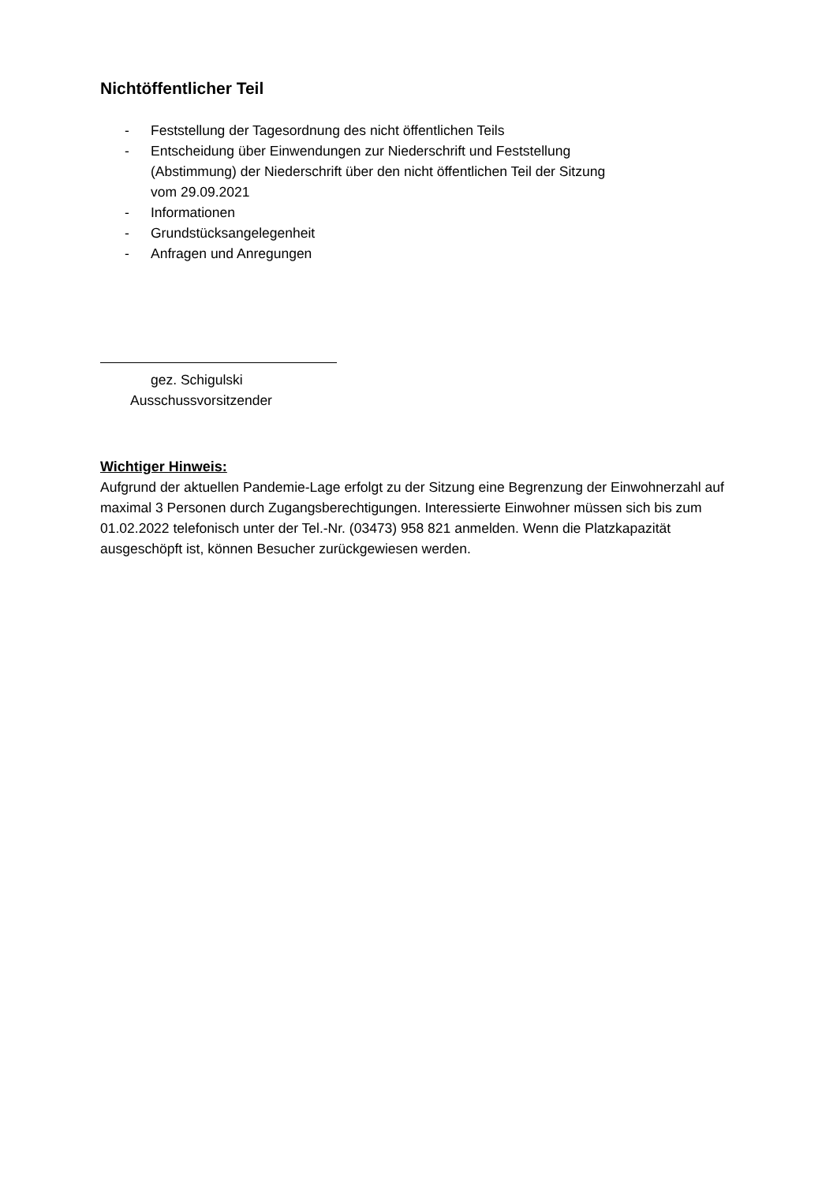Nichtöffentlicher Teil
- Feststellung der Tagesordnung des nicht öffentlichen Teils
- Entscheidung über Einwendungen zur Niederschrift und Feststellung
(Abstimmung) der Niederschrift über den nicht öffentlichen Teil der Sitzung
vom 29.09.2021
- Informationen
- Grundstücksangelegenheit
- Anfragen und Anregungen
gez. Schigulski
Ausschussvorsitzender
Wichtiger Hinweis:
Aufgrund der aktuellen Pandemie-Lage erfolgt zu der Sitzung eine Begrenzung der Einwohnerzahl auf maximal 3 Personen durch Zugangsberechtigungen. Interessierte Einwohner müssen sich bis zum 01.02.2022 telefonisch unter der Tel.-Nr. (03473) 958 821 anmelden. Wenn die Platzkapazität ausgeschöpft ist, können Besucher zurückgewiesen werden.